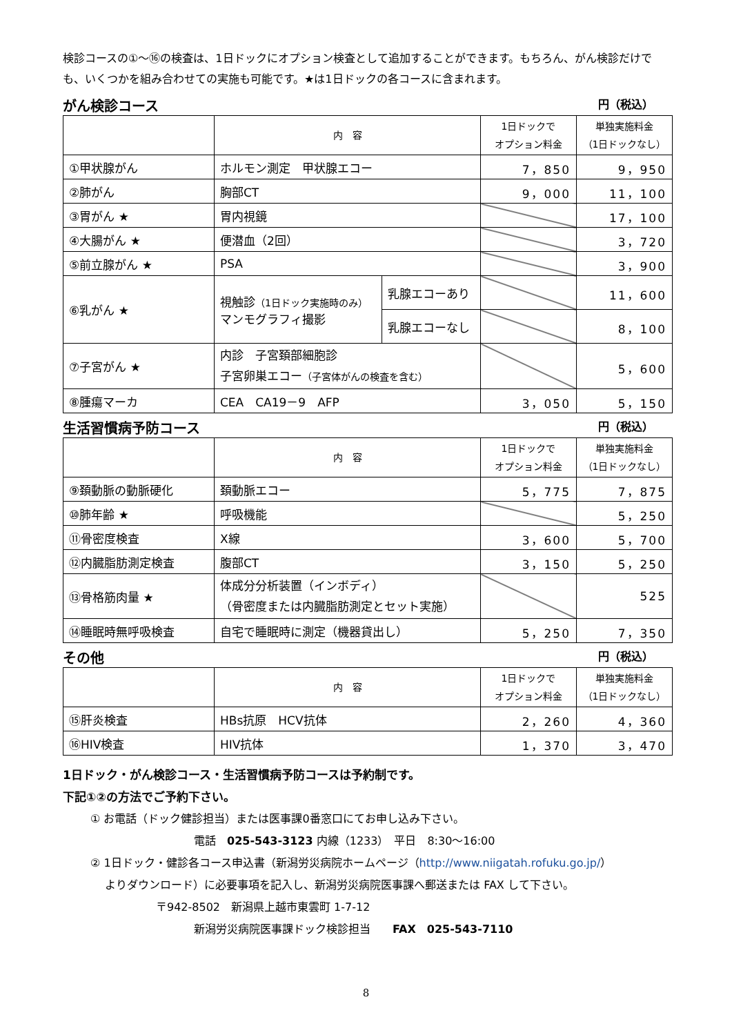検診コースの①～⑯の検査は、1日ドックにオプション検査として追加することができます。もちろん、がん検診だけでも、いくつかを組み合わせての実施も可能です。★は1日ドックの各コースに含まれます。
がん検診コース 円（税込）
| | 内 容 | | 1日ドックで オプション料金 | 単独実施料金 （1日ドックなし） |
| --- | --- | --- | --- | --- |
| ①甲状腺がん | ホルモン測定 甲状腺エコー | | 7，850 | 9，950 |
| ②肺がん | 胸部CT | | 9，000 | 11，100 |
| ③胃がん ★ | 胃内視鏡 | | | 17，100 |
| ④大腸がん ★ | 便潜血（2回） | | | 3，720 |
| ⑤前立腺がん ★ | PSA | | | 3，900 |
| ⑥乳がん ★ | 視触診 （1日ドック実施時のみ） マンモグラフィ撮影 | 乳腺エコーあり | | 11，600 |
| | | 乳腺エコーなし | | 8，100 |
| ⑦子宮がん ★ | 内診 子宮頚部細胞診 子宮卵巣エコー （子宮体がんの検査を含む） | | | 5，600 |
| ⑧腫瘍マーカ | CEA CA19－9 AFP | | 3，050 | 5，150 |
生活習慣病予防コース 円（税込）
| | 内 容 | 1日ドックで オプション料金 | 単独実施料金 （1日ドックなし） |
| --- | --- | --- | --- |
| ⑨頚動脈の動脈硬化 | 頚動脈エコー | 5，775 | 7，875 |
| ⑩肺年齢 ★ | 呼吸機能 | | 5，250 |
| ⑪骨密度検査 | X線 | 3，600 | 5，700 |
| ⑫内臓脂肪測定検査 | 腹部CT | 3，150 | 5，250 |
| ⑬骨格筋肉量 ★ | 体成分分析装置（インボディ） （骨密度または内臓脂肪測定とセット実施） | | 525 |
| ⑭睡眠時無呼吸検査 | 自宅で睡眠時に測定（機器貸出し） | 5，250 | 7，350 |
その他 円（税込）
| | 内 容 | 1日ドックで オプション料金 | 単独実施料金 （1日ドックなし） |
| --- | --- | --- | --- |
| ⑮肝炎検査 | HBs抗原 HCV抗体 | 2，260 | 4，360 |
| ⑯HIV検査 | HIV抗体 | 1，370 | 3，470 |
1日ドック・がん検診コース・生活習慣病予防コースは予約制です。
下記①②の方法でご予約下さい。
① お電話（ドック健診担当）または医事課0番窓口にてお申し込み下さい。
電話　025-543-3123 内線（1233）　平日　8:30～16:00
② 1日ドック・健診各コース申込書（新潟労災病院ホームページ（http://www.niigatah.rofuku.go.jp/）
　 よりダウンロード）に必要事項を記入し、新潟労災病院医事課へ郵送または FAX して下さい。
〒942-8502　新潟県上越市東雲町 1-7-12
新潟労災病院医事課ドック検診担当　　FAX　025-543-7110
8